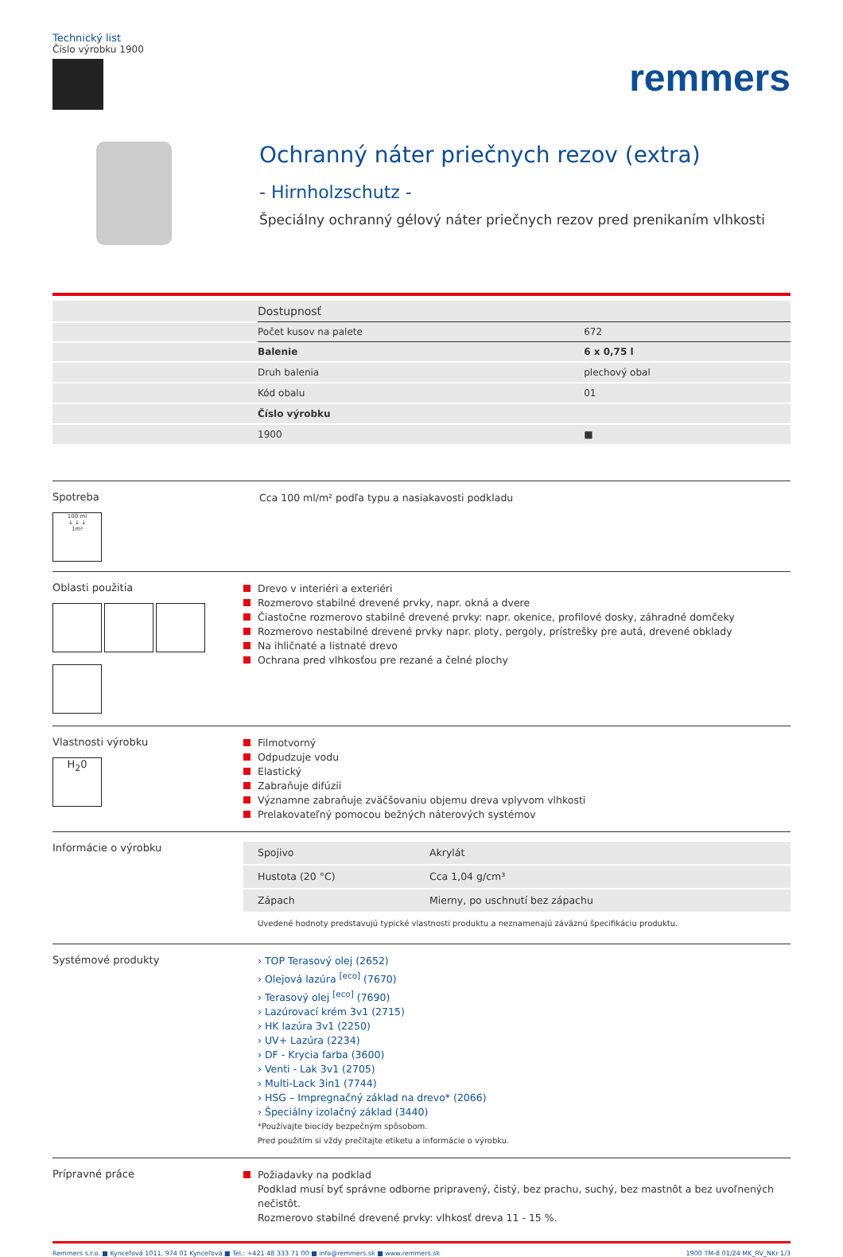Technický list
Číslo výrobku 1900
remmers
Ochranný náter priečnych rezov (extra)
- Hirnholzschutz -
Špeciálny ochranný gélový náter priečnych rezov pred prenikaním vlhkosti
| | Dostupnosť | |
| | Počet kusov na palete | 672 |
| | Balenie | 6 x 0,75 l |
| | Druh balenia | plechový obal |
| | Kód obalu | 01 |
| | Číslo výrobku | |
| | 1900 | ■ |
Spotreba
100 ml
↓ ↓ ↓
1m²
Cca 100 ml/m² podľa typu a nasiakavosti podkladu
Oblasti použitia
Drevo v interiéri a exteriéri
Rozmerovo stabilné drevené prvky, napr. okná a dvere
Čiastočne rozmerovo stabilné drevené prvky: napr. okenice, profilové dosky, záhradné domčeky
Rozmerovo nestabilné drevené prvky napr. ploty, pergoly, prístrešky pre autá, drevené obklady
Na ihličnaté a listnaté drevo
Ochrana pred vlhkosťou pre rezané a čelné plochy
Vlastnosti výrobku
H<sub>2</sub>0
Filmotvorný
Odpudzuje vodu
Elastický
Zabraňuje difúzii
Významne zabraňuje zväčšovaniu objemu dreva vplyvom vlhkosti
Prelakovateľný pomocou bežných náterových systémov
Informácie o výrobku
| Spojivo | Akrylát |
| Hustota (20 °C) | Cca 1,04 g/cm³ |
| Zápach | Mierny, po uschnutí bez zápachu |
Uvedené hodnoty predstavujú typické vlastnosti produktu a neznamenajú záväznú špecifikáciu produktu.
Systémové produkty
› TOP Terasový olej (2652)
› Olejová lazúra <sup>[eco]</sup> (7670)
› Terasový olej <sup>[eco]</sup> (7690)
› Lazúrovací krém 3v1 (2715)
› HK lazúra 3v1 (2250)
› UV+ Lazúra (2234)
› DF - Krycia farba (3600)
› Venti - Lak 3v1 (2705)
› Multi-Lack 3in1 (7744)
› HSG – Impregnačný základ na drevo* (2066)
› Špeciálny izolačný základ (3440)
*Používajte biocídy bezpečným spôsobom.
Pred použitím si vždy prečítajte etiketu a informácie o výrobku.
Prípravné práce
Požiadavky na podklad
Podklad musí byť správne odborne pripravený, čistý, bez prachu, suchý, bez mastnôt a bez uvoľnených nečistôt.
Rozmerovo stabilné drevené prvky: vlhkosť dreva 11 - 15 %.
Remmers s.r.o. ■ Kynceľová 1011, 974 01 Kynceľová ■ Tel.: +421 48 333 71 00 ■ info@remmers.sk ■ www.remmers.sk 1900 TM-8 01/24 MK_RV_NKr 1/3